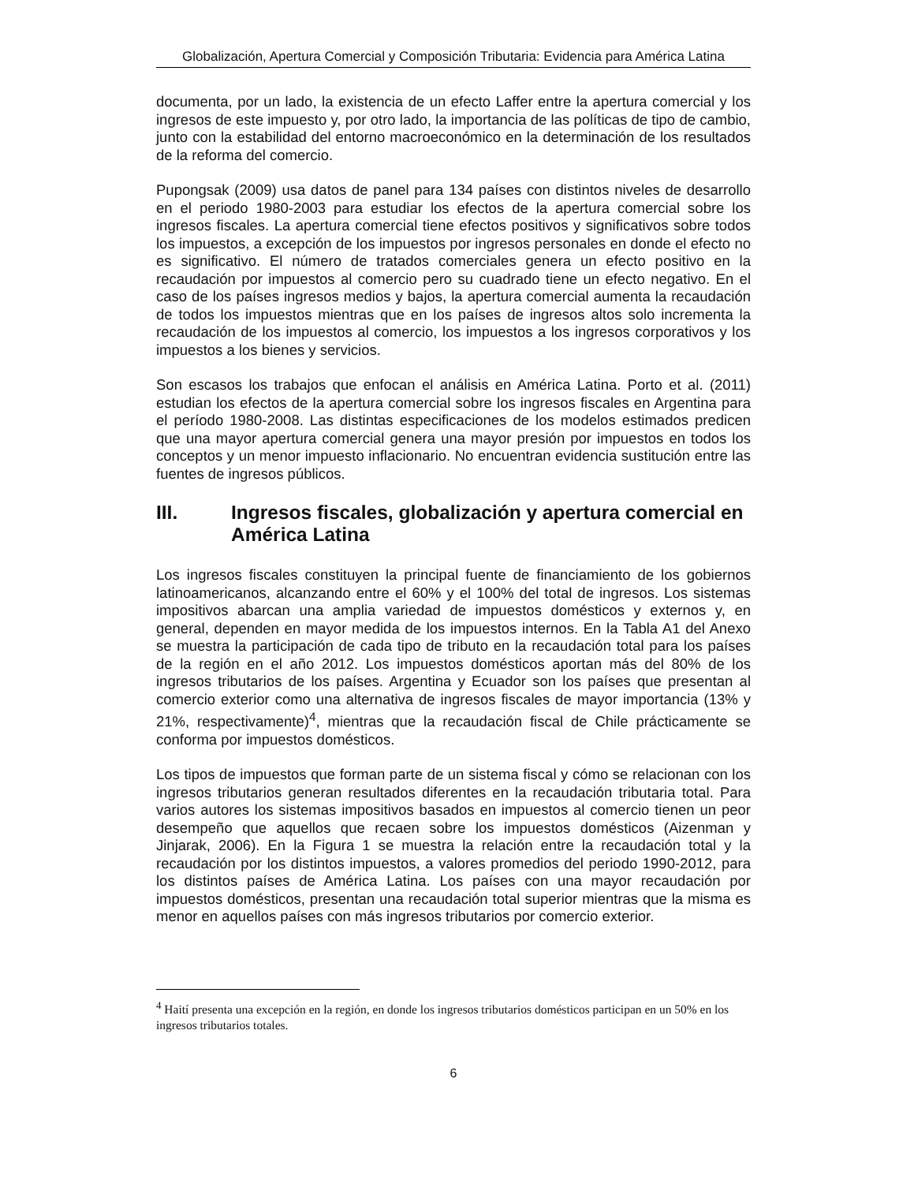Globalización, Apertura Comercial y Composición Tributaria: Evidencia para América Latina
documenta, por un lado, la existencia de un efecto Laffer entre la apertura comercial y los ingresos de este impuesto y, por otro lado, la importancia de las políticas de tipo de cambio, junto con la estabilidad del entorno macroeconómico en la determinación de los resultados de la reforma del comercio.
Pupongsak (2009) usa datos de panel para 134 países con distintos niveles de desarrollo en el periodo 1980-2003 para estudiar los efectos de la apertura comercial sobre los ingresos fiscales. La apertura comercial tiene efectos positivos y significativos sobre todos los impuestos, a excepción de los impuestos por ingresos personales en donde el efecto no es significativo. El número de tratados comerciales genera un efecto positivo en la recaudación por impuestos al comercio pero su cuadrado tiene un efecto negativo. En el caso de los países ingresos medios y bajos, la apertura comercial aumenta la recaudación de todos los impuestos mientras que en los países de ingresos altos solo incrementa la recaudación de los impuestos al comercio, los impuestos a los ingresos corporativos y los impuestos a los bienes y servicios.
Son escasos los trabajos que enfocan el análisis en América Latina. Porto et al. (2011) estudian los efectos de la apertura comercial sobre los ingresos fiscales en Argentina para el período 1980-2008. Las distintas especificaciones de los modelos estimados predicen que una mayor apertura comercial genera una mayor presión por impuestos en todos los conceptos y un menor impuesto inflacionario. No encuentran evidencia sustitución entre las fuentes de ingresos públicos.
III. Ingresos fiscales, globalización y apertura comercial en América Latina
Los ingresos fiscales constituyen la principal fuente de financiamiento de los gobiernos latinoamericanos, alcanzando entre el 60% y el 100% del total de ingresos. Los sistemas impositivos abarcan una amplia variedad de impuestos domésticos y externos y, en general, dependen en mayor medida de los impuestos internos. En la Tabla A1 del Anexo se muestra la participación de cada tipo de tributo en la recaudación total para los países de la región en el año 2012. Los impuestos domésticos aportan más del 80% de los ingresos tributarios de los países. Argentina y Ecuador son los países que presentan al comercio exterior como una alternativa de ingresos fiscales de mayor importancia (13% y 21%, respectivamente)<sup>4</sup>, mientras que la recaudación fiscal de Chile prácticamente se conforma por impuestos domésticos.
Los tipos de impuestos que forman parte de un sistema fiscal y cómo se relacionan con los ingresos tributarios generan resultados diferentes en la recaudación tributaria total. Para varios autores los sistemas impositivos basados en impuestos al comercio tienen un peor desempeño que aquellos que recaen sobre los impuestos domésticos (Aizenman y Jinjarak, 2006). En la Figura 1 se muestra la relación entre la recaudación total y la recaudación por los distintos impuestos, a valores promedios del periodo 1990-2012, para los distintos países de América Latina. Los países con una mayor recaudación por impuestos domésticos, presentan una recaudación total superior mientras que la misma es menor en aquellos países con más ingresos tributarios por comercio exterior.
<sup>4</sup> Haití presenta una excepción en la región, en donde los ingresos tributarios domésticos participan en un 50% en los ingresos tributarios totales.
6